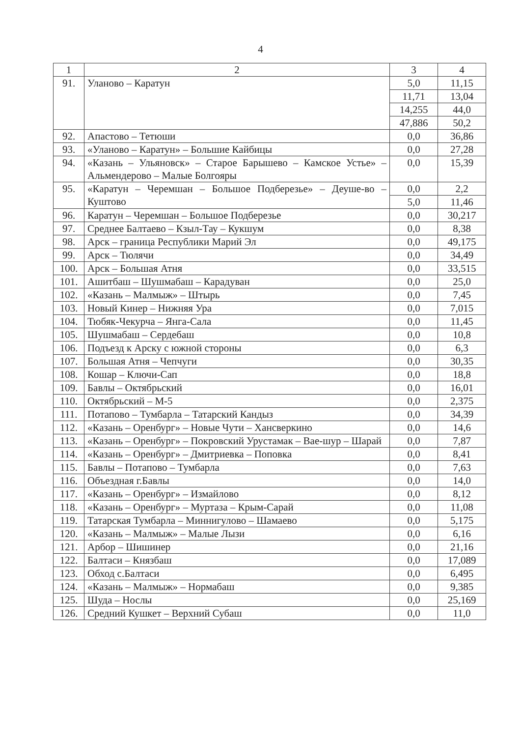4
| 1 | 2 | 3 | 4 |
| 91. | Уланово – Каратун | 5,0 | 11,15 |
| | | 11,71 | 13,04 |
| | | 14,255 | 44,0 |
| | | 47,886 | 50,2 |
| 92. | Апастово – Тетюши | 0,0 | 36,86 |
| 93. | «Уланово – Каратун» – Большие Кайбицы | 0,0 | 27,28 |
| 94. | «Казань – Ульяновск» – Старое Барышево – Камское Устье» – Альмендерово – Малые Болгояры | 0,0 | 15,39 |
| 95. | «Каратун – Черемшан – Большое Подберезье» – Деуше-во – Куштово | 0,0 | 2,2 |
| | | 5,0 | 11,46 |
| 96. | Каратун – Черемшан – Большое Подберезье | 0,0 | 30,217 |
| 97. | Среднее Балтаево – Кзыл-Тау – Кукшум | 0,0 | 8,38 |
| 98. | Арск – граница Республики Марий Эл | 0,0 | 49,175 |
| 99. | Арск – Тюлячи | 0,0 | 34,49 |
| 100. | Арск – Большая Атня | 0,0 | 33,515 |
| 101. | Ашитбаш – Шушмабаш – Карадуван | 0,0 | 25,0 |
| 102. | «Казань – Малмыж» – Штырь | 0,0 | 7,45 |
| 103. | Новый Кинер – Нижняя Ура | 0,0 | 7,015 |
| 104. | Тюбяк-Чекурча – Янга-Сала | 0,0 | 11,45 |
| 105. | Шушмабаш – Сердебаш | 0,0 | 10,8 |
| 106. | Подъезд к Арску с южной стороны | 0,0 | 6,3 |
| 107. | Большая Атня – Чепчуги | 0,0 | 30,35 |
| 108. | Кошар – Ключи-Сап | 0,0 | 18,8 |
| 109. | Бавлы – Октябрьский | 0,0 | 16,01 |
| 110. | Октябрьский – М-5 | 0,0 | 2,375 |
| 111. | Потапово – Тумбарла – Татарский Кандыз | 0,0 | 34,39 |
| 112. | «Казань – Оренбург» – Новые Чути – Хансверкино | 0,0 | 14,6 |
| 113. | «Казань – Оренбург» – Покровский Урустамак – Вае-шур – Шарай | 0,0 | 7,87 |
| 114. | «Казань – Оренбург» – Дмитриевка – Поповка | 0,0 | 8,41 |
| 115. | Бавлы – Потапово – Тумбарла | 0,0 | 7,63 |
| 116. | Объездная г.Бавлы | 0,0 | 14,0 |
| 117. | «Казань – Оренбург» – Измайлово | 0,0 | 8,12 |
| 118. | «Казань – Оренбург» – Муртаза – Крым-Сарай | 0,0 | 11,08 |
| 119. | Татарская Тумбарла – Миннигулово – Шамаево | 0,0 | 5,175 |
| 120. | «Казань – Малмыж» – Малые Лызи | 0,0 | 6,16 |
| 121. | Арбор – Шишинер | 0,0 | 21,16 |
| 122. | Балтаси – Князбаш | 0,0 | 17,089 |
| 123. | Обход с.Балтаси | 0,0 | 6,495 |
| 124. | «Казань – Малмыж» – Нормабаш | 0,0 | 9,385 |
| 125. | Шуда – Нослы | 0,0 | 25,169 |
| 126. | Средний Кушкет – Верхний Субаш | 0,0 | 11,0 |